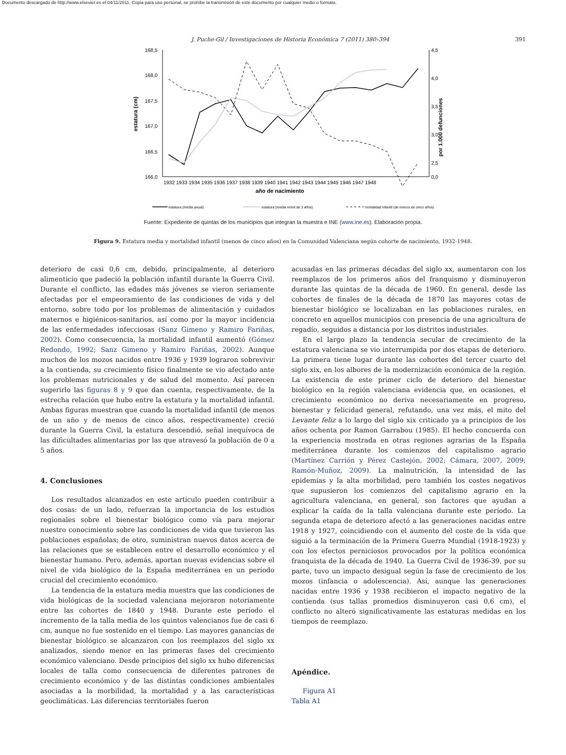Documento descargado de http://www.elsevier.es el 04/11/2011. Copia para uso personal, se prohíbe la transmisión de este documento por cualquier medio o formato.
J. Puche-Gil / Investigaciones de Historia Económica 7 (2011) 380–394 391
168,5
168,0
167,5
167,0
166,5
166,0
4,5
4,0
3,5
3,0
2,5
0,0
estatura (cm)
por 1.000 defunciones
1932 1933 1934 1935 1936 1937 1938 1939 1940 1941 1942 1943 1944 1945 1946 1947 1948
año de nacimiento
estatura (media anual)
estatura (media móvil de 3 años)
mortalidad infantil (de menos de cinco años)
Fuente: Expediente de quintas de los municipios que integran la muestra e INE (www.ine.es). Elaboración propia.
Figura 9. Estatura media y mortalidad infantil (menos de cinco años) en la Comunidad Valenciana según cohorte de nacimiento, 1932-1948.
deterioro de casi 0,6 cm, debido, principalmente, al deterioro alimenticio que padeció la población infantil durante la Guerra Civil. Durante el conflicto, las edades más jóvenes se vieron seriamente afectadas por el empeoramiento de las condiciones de vida y del entorno, sobre todo por los problemas de alimentación y cuidados maternos e higiénicos-sanitarios, así como por la mayor incidencia de las enfermedades infecciosas (Sanz Gimeno y Ramiro Fariñas, 2002). Como consecuencia, la mortalidad infantil aumentó (Gómez Redondo, 1992; Sanz Gimeno y Ramiro Fariñas, 2002). Aunque muchos de los mozos nacidos entre 1936 y 1939 lograron sobrevivir a la contienda, su crecimiento físico finalmente se vio afectado ante los problemas nutricionales y de salud del momento. Así parecen sugerirlo las figuras 8 y 9 que dan cuenta, respectivamente, de la estrecha relación que hubo entre la estatura y la mortalidad infantil. Ambas figuras muestran que cuando la mortalidad infantil (de menos de un año y de menos de cinco años, respectivamente) creció durante la Guerra Civil, la estatura descendió, señal inequívoca de las dificultades alimentarias por las que atravesó la población de 0 a 5 años.
4. Conclusiones
Los resultados alcanzados en este artículo pueden contribuir a dos cosas: de un lado, refuerzan la importancia de los estudios regionales sobre el bienestar biológico como vía para mejorar nuestro conocimiento sobre las condiciones de vida que tuvieron las poblaciones españolas; de otro, suministran nuevos datos acerca de las relaciones que se establecen entre el desarrollo económico y el bienestar humano. Pero, además, aportan nuevas evidencias sobre el nivel de vida biológico de la España mediterránea en un período crucial del crecimiento económico.
La tendencia de la estatura media muestra que las condiciones de vida biológicas de la sociedad valenciana mejoraron notoriamente entre las cohortes de 1840 y 1948. Durante este período el incremento de la talla media de los quintos valencianos fue de casi 6 cm, aunque no fue sostenido en el tiempo. Las mayores ganancias de bienestar biológico se alcanzaron con los reemplazos del siglo xx analizados, siendo menor en las primeras fases del crecimiento económico valenciano. Desde principios del siglo xx hubo diferencias locales de talla como consecuencia de diferentes patrones de crecimiento económico y de las distintas condiciones ambientales asociadas a la morbilidad, la mortalidad y a las características geoclimáticas. Las diferencias territoriales fueron
acusadas en las primeras décadas del siglo xx, aumentaron con los reemplazos de los primeros años del franquismo y disminuyeron durante las quintas de la década de 1960. En general, desde las cohortes de finales de la década de 1870 las mayores cotas de bienestar biológico se localizaban en las poblaciones rurales, en concreto en aquellos municipios con presencia de una agricultura de regadío, seguidos a distancia por los distritos industriales.
En el largo plazo la tendencia secular de crecimiento de la estatura valenciana se vio interrumpida por dos etapas de deterioro. La primera tiene lugar durante las cohortes del tercer cuarto del siglo xix, en los albores de la modernización económica de la región. La existencia de este primer ciclo de deterioro del bienestar biológico en la región valenciana evidencia que, en ocasiones, el crecimiento económico no deriva necesariamente en progreso, bienestar y felicidad general, refutando, una vez más, el mito del Levante feliz a lo largo del siglo xix criticado ya a principios de los años ochenta por Ramon Garrabou (1985). El hecho concuerda con la experiencia mostrada en otras regiones agrarias de la España mediterránea durante los comienzos del capitalismo agrario (Martínez Carrión y Pérez Castejón, 2002; Cámara, 2007, 2009; Ramón-Muñoz, 2009). La malnutrición, la intensidad de las epidemias y la alta morbilidad, pero también los costes negativos que supusieron los comienzos del capitalismo agrario en la agricultura valenciana, en general, son factores que ayudan a explicar la caída de la talla valenciana durante este período. La segunda etapa de deterioro afectó a las generaciones nacidas entre 1918 y 1927, coincidiendo con el aumento del coste de la vida que siguió a la terminación de la Primera Guerra Mundial (1918-1923) y con los efectos perniciosos provocados por la política económica franquista de la década de 1940. La Guerra Civil de 1936-39, por su parte, tuvo un impacto desigual según la fase de crecimiento de los mozos (infancia o adolescencia). Así, aunque las generaciones nacidas entre 1936 y 1938 recibieron el impacto negativo de la contienda (sus tallas promedios disminuyeron casi 0,6 cm), el conflicto no alteró significativamente las estaturas medidas en los tiempos de reemplazo.
Apéndice.
Figura A1
Tabla A1